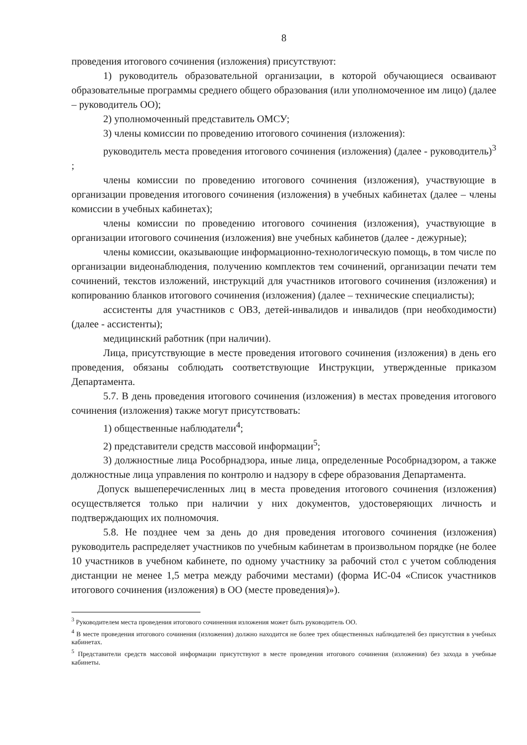8
проведения итогового сочинения (изложения) присутствуют:
1) руководитель образовательной организации, в которой обучающиеся осваивают образовательные программы среднего общего образования (или уполномоченное им лицо) (далее – руководитель ОО);
2) уполномоченный представитель ОМСУ;
3) члены комиссии по проведению итогового сочинения (изложения):
руководитель места проведения итогового сочинения (изложения) (далее - руководитель)<sup>3</sup> ;
члены комиссии по проведению итогового сочинения (изложения), участвующие в организации проведения итогового сочинения (изложения) в учебных кабинетах (далее – члены комиссии в учебных кабинетах);
члены комиссии по проведению итогового сочинения (изложения), участвующие в организации итогового сочинения (изложения) вне учебных кабинетов (далее - дежурные);
члены комиссии, оказывающие информационно-технологическую помощь, в том числе по организации видеонаблюдения, получению комплектов тем сочинений, организации печати тем сочинений, текстов изложений, инструкций для участников итогового сочинения (изложения) и копированию бланков итогового сочинения (изложения) (далее – технические специалисты);
ассистенты для участников с ОВЗ, детей-инвалидов и инвалидов (при необходимости) (далее - ассистенты);
медицинский работник (при наличии).
Лица, присутствующие в месте проведения итогового сочинения (изложения) в день его проведения, обязаны соблюдать соответствующие Инструкции, утвержденные приказом Департамента.
5.7. В день проведения итогового сочинения (изложения) в местах проведения итогового сочинения (изложения) также могут присутствовать:
1) общественные наблюдатели<sup>4</sup>;
2) представители средств массовой информации<sup>5</sup>;
3) должностные лица Рособрнадзора, иные лица, определенные Рособрнадзором, а также должностные лица управления по контролю и надзору в сфере образования Департамента.
Допуск вышеперечисленных лиц в места проведения итогового сочинения (изложения) осуществляется только при наличии у них документов, удостоверяющих личность и подтверждающих их полномочия.
5.8. Не позднее чем за день до дня проведения итогового сочинения (изложения) руководитель распределяет участников по учебным кабинетам в произвольном порядке (не более 10 участников в учебном кабинете, по одному участнику за рабочий стол с учетом соблюдения дистанции не менее 1,5 метра между рабочими местами) (форма ИС-04 «Список участников итогового сочинения (изложения) в ОО (месте проведения)»).
<sup>3</sup> Руководителем места проведения итогового сочиненния изложения может быть руководитель ОО.
<sup>4</sup> В месте проведения итогового сочинения (изложения) должно находится не более трех общественных наблюдателей без присутствия в учебных кабинетах.
<sup>5</sup> Представители средств массовой информации присутствуют в месте проведения итогового сочинения (изложения) без захода в учебные кабинеты.